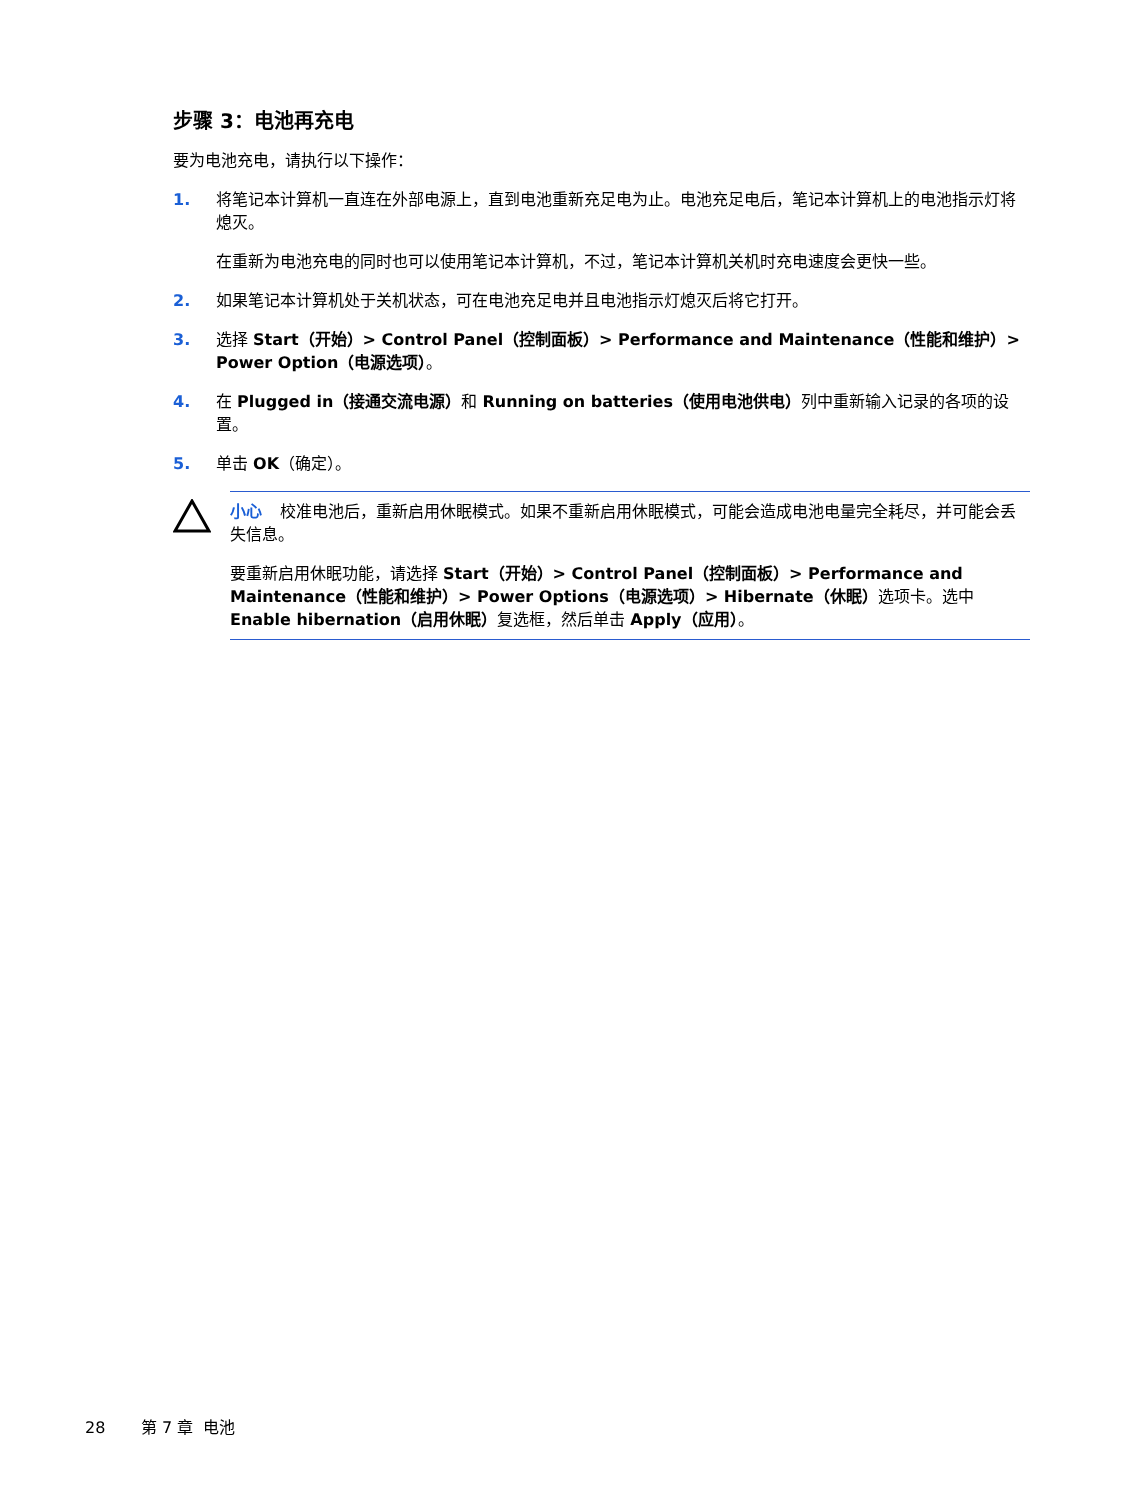步骤 3：电池再充电
要为电池充电，请执行以下操作：
1. 将笔记本计算机一直连在外部电源上，直到电池重新充足电为止。电池充足电后，笔记本计算机上的电池指示灯将熄灭。
在重新为电池充电的同时也可以使用笔记本计算机，不过，笔记本计算机关机时充电速度会更快一些。
2. 如果笔记本计算机处于关机状态，可在电池充足电并且电池指示灯熄灭后将它打开。
3. 选择 Start（开始）> Control Panel（控制面板）> Performance and Maintenance（性能和维护）> Power Option（电源选项）。
4. 在 Plugged in（接通交流电源）和 Running on batteries（使用电池供电）列中重新输入记录的各项的设置。
5. 单击 OK（确定）。
小心 校准电池后，重新启用休眠模式。如果不重新启用休眠模式，可能会造成电池电量完全耗尽，并可能会丢失信息。
要重新启用休眠功能，请选择 Start（开始）> Control Panel（控制面板）> Performance and Maintenance（性能和维护）> Power Options（电源选项）> Hibernate（休眠）选项卡。选中 Enable hibernation（启用休眠）复选框，然后单击 Apply（应用）。
28 第 7 章 电池